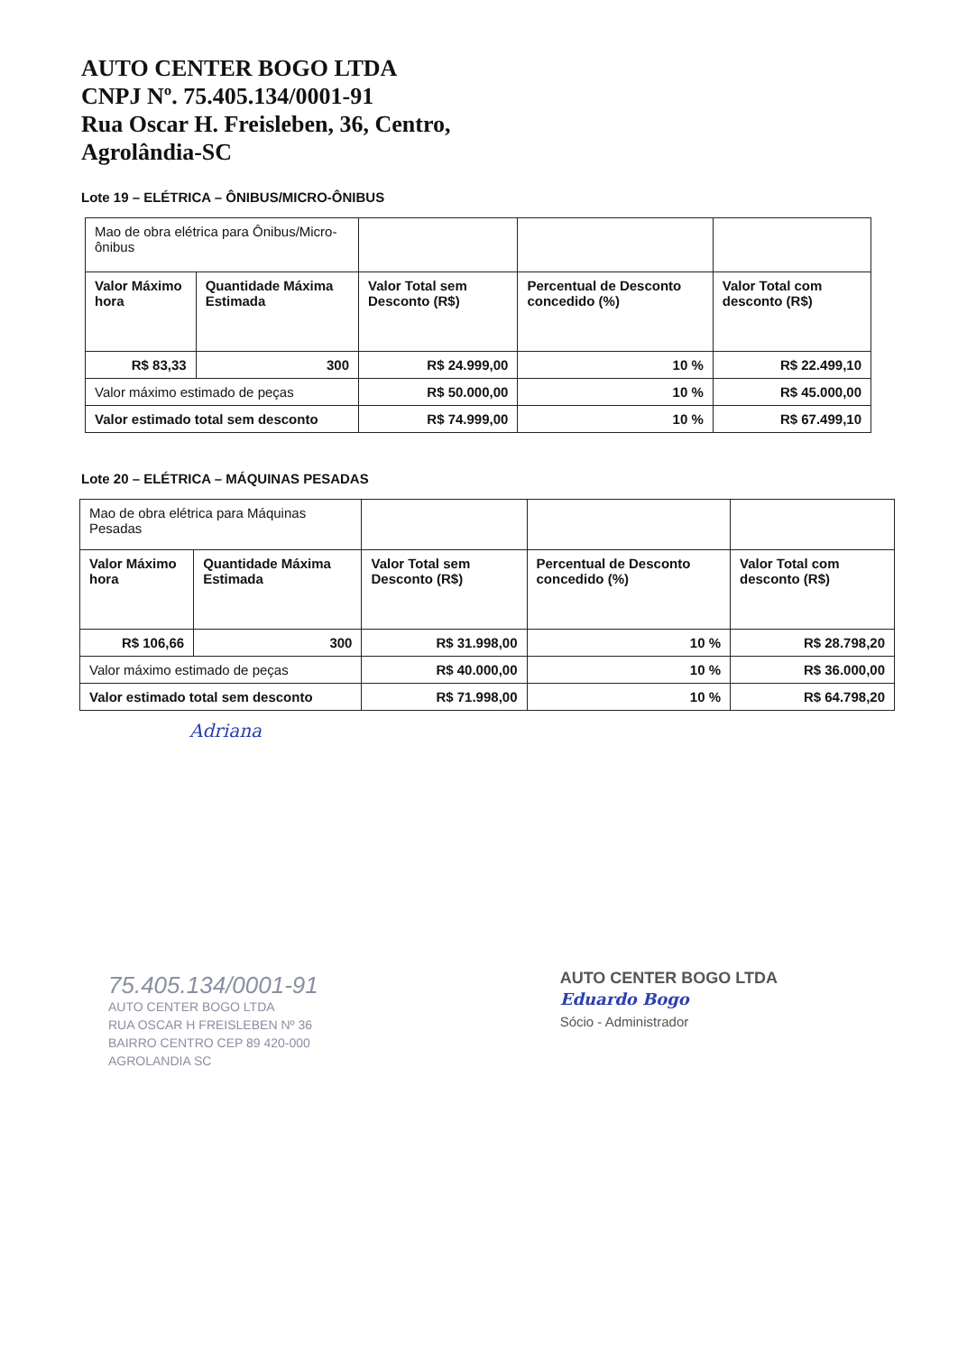AUTO CENTER BOGO LTDA
CNPJ Nº. 75.405.134/0001-91
Rua Oscar H. Freisleben, 36, Centro,
Agrolândia-SC
Lote 19 – ELÉTRICA – ÔNIBUS/MICRO-ÔNIBUS
| Mao de obra elétrica para Ônibus/Micro-ônibus | | | | |
| Valor Máximo hora | Quantidade Máxima Estimada | Valor Total sem Desconto (R$) | Percentual de Desconto concedido (%) | Valor Total com desconto (R$) |
| R$ 83,33 | 300 | R$ 24.999,00 | 10 % | R$ 22.499,10 |
| Valor máximo estimado de peças | | R$ 50.000,00 | 10 % | R$ 45.000,00 |
| Valor estimado total sem desconto | | R$ 74.999,00 | 10 % | R$ 67.499,10 |
Lote 20 – ELÉTRICA – MÁQUINAS PESADAS
| Mao de obra elétrica para Máquinas Pesadas | | | | |
| Valor Máximo hora | Quantidade Máxima Estimada | Valor Total sem Desconto (R$) | Percentual de Desconto concedido (%) | Valor Total com desconto (R$) |
| R$ 106,66 | 300 | R$ 31.998,00 | 10 % | R$ 28.798,20 |
| Valor máximo estimado de peças | | R$ 40.000,00 | 10 % | R$ 36.000,00 |
| Valor estimado total sem desconto | | R$ 71.998,00 | 10 % | R$ 64.798,20 |
Adriana
75.405.134/0001-91
AUTO CENTER BOGO LTDA
RUA OSCAR H FREISLEBEN Nº 36
BAIRRO CENTRO CEP 89 420-000
AGROLANDIA SC
AUTO CENTER BOGO LTDA
Eduardo Bogo
Sócio - Administrador